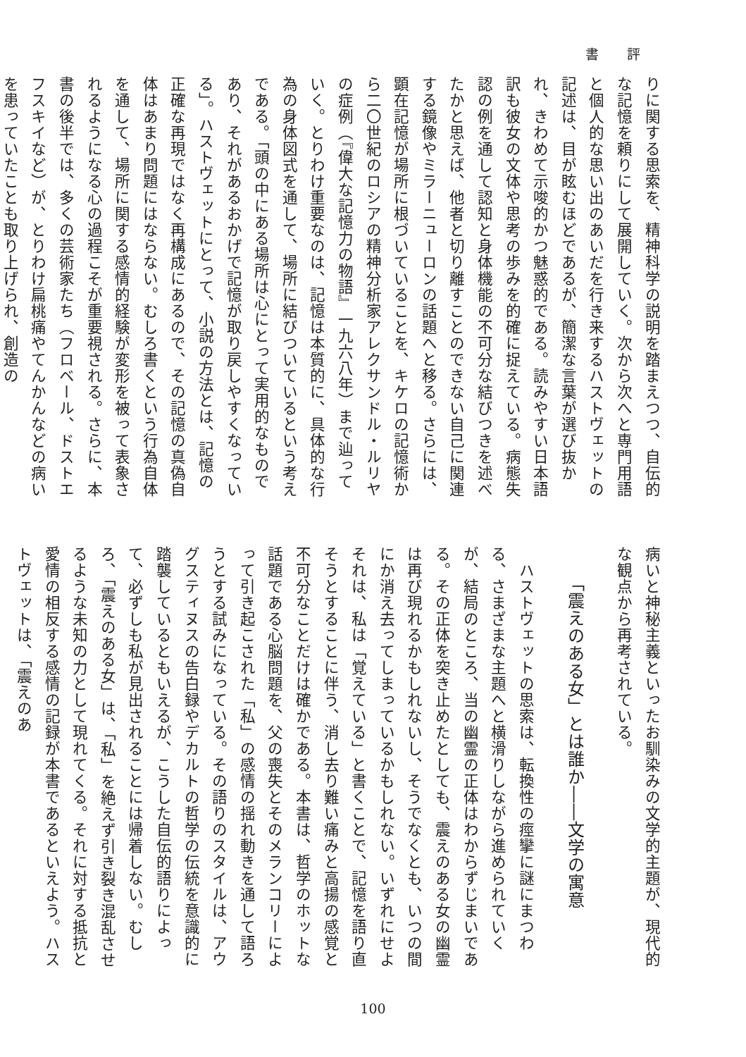書評
りに関する思索を、精神科学の説明を踏まえつつ、自伝的な記憶を頼りにして展開していく。次から次へと専門用語と個人的な思い出のあいだを行き来するハストヴェットの記述は、目が眩むほどであるが、簡潔な言葉が選び抜かれ、きわめて示唆的かつ魅惑的である。読みやすい日本語訳も彼女の文体や思考の歩みを的確に捉えている。病態失認の例を通して認知と身体機能の不可分な結びつきを述べたかと思えば、他者と切り離すことのできない自己に関連する鏡像やミラーニューロンの話題へと移る。さらには、顕在記憶が場所に根づいていることを、キケロの記憶術から二〇世紀のロシアの精神分析家アレクサンドル・ルリヤの症例（『偉大な記憶力の物語』一九六八年）まで辿っていく。とりわけ重要なのは、記憶は本質的に、具体的な行為の身体図式を通して、場所に結びついているという考えである。「頭の中にある場所は心にとって実用的なものであり、それがあるおかげで記憶が取り戻しやすくなっている」。ハストヴェットにとって、小説の方法とは、記憶の正確な再現ではなく再構成にあるので、その記憶の真偽自体はあまり問題にはならない。むしろ書くという行為自体を通して、場所に関する感情的経験が変形を被って表象されるようになる心の過程こそが重要視される。さらに、本書の後半では、多くの芸術家たち（フロベール、ドストエフスキイなど）が、とりわけ扁桃痛やてんかんなどの病いを患っていたことも取り上げられ、創造の
病いと神秘主義といったお馴染みの文学的主題が、現代的な観点から再考されている。
「震えのある女」とは誰か――文学の寓意
　ハストヴェットの思索は、転換性の痙攣に謎にまつわる、さまざまな主題へと横滑りしながら進められていくが、結局のところ、当の幽霊の正体はわからずじまいである。その正体を突き止めたとしても、震えのある女の幽霊は再び現れるかもしれないし、そうでなくとも、いつの間にか消え去ってしまっているかもしれない。いずれにせよそれは、私は「覚えている」と書くことで、記憶を語り直そうとすることに伴う、消し去り難い痛みと高揚の感覚と不可分なことだけは確かである。本書は、哲学のホットな話題である心脳問題を、父の喪失とそのメランコリーによって引き起こされた「私」の感情の揺れ動きを通して語ろうとする試みになっている。その語りのスタイルは、アウグスティヌスの告白録やデカルトの哲学の伝統を意識的に踏襲しているともいえるが、こうした自伝的語りによって、必ずしも私が見出されることには帰着しない。むしろ、「震えのある女」は、「私」を絶えず引き裂き混乱させるような未知の力として現れてくる。それに対する抵抗と愛情の相反する感情の記録が本書であるといえよう。ハストヴェットは、「震えのあ
100